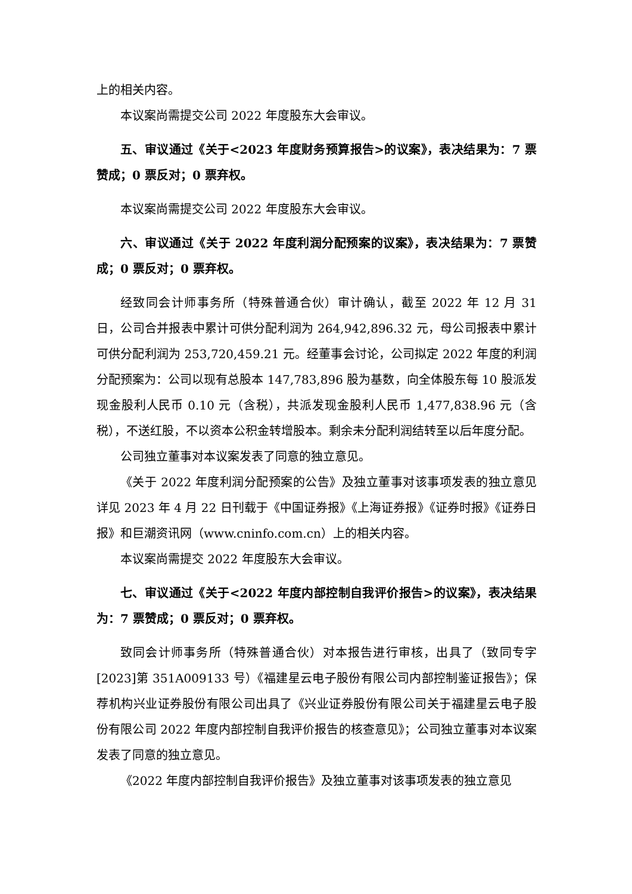上的相关内容。
本议案尚需提交公司 2022 年度股东大会审议。
五、审议通过《关于<2023 年度财务预算报告>的议案》，表决结果为：7 票赞成；0 票反对；0 票弃权。
本议案尚需提交公司 2022 年度股东大会审议。
六、审议通过《关于 2022 年度利润分配预案的议案》，表决结果为：7 票赞成；0 票反对；0 票弃权。
经致同会计师事务所（特殊普通合伙）审计确认，截至 2022 年 12 月 31 日，公司合并报表中累计可供分配利润为 264,942,896.32 元，母公司报表中累计可供分配利润为 253,720,459.21 元。经董事会讨论，公司拟定 2022 年度的利润分配预案为：公司以现有总股本 147,783,896 股为基数，向全体股东每 10 股派发现金股利人民币 0.10 元（含税），共派发现金股利人民币 1,477,838.96 元（含税），不送红股，不以资本公积金转增股本。剩余未分配利润结转至以后年度分配。
公司独立董事对本议案发表了同意的独立意见。
《关于 2022 年度利润分配预案的公告》及独立董事对该事项发表的独立意见详见 2023 年 4 月 22 日刊载于《中国证券报》《上海证券报》《证券时报》《证券日报》和巨潮资讯网（www.cninfo.com.cn）上的相关内容。
本议案尚需提交 2022 年度股东大会审议。
七、审议通过《关于<2022 年度内部控制自我评价报告>的议案》，表决结果为：7 票赞成；0 票反对；0 票弃权。
致同会计师事务所（特殊普通合伙）对本报告进行审核，出具了（致同专字[2023]第 351A009133 号）《福建星云电子股份有限公司内部控制鉴证报告》；保荐机构兴业证券股份有限公司出具了《兴业证券股份有限公司关于福建星云电子股份有限公司 2022 年度内部控制自我评价报告的核查意见》；公司独立董事对本议案发表了同意的独立意见。
《2022 年度内部控制自我评价报告》及独立董事对该事项发表的独立意见